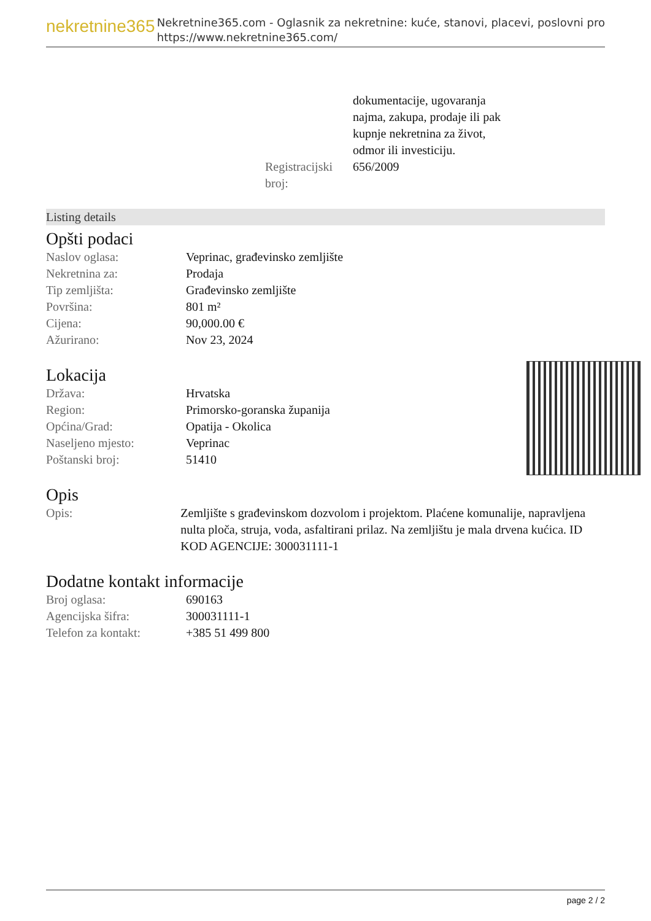nekretnine365
Nekretnine365.com - Oglasnik za nekretnine: kuće, stanovi, placevi, poslovni pro
https://www.nekretnine365.com/
| | dokumentacije, ugovaranja najma, zakupa, prodaje ili pak kupnje nekretnina za život, odmor ili investiciju. |
| Registracijski broj: | 656/2009 |
Listing details
Opšti podaci
| Naslov oglasa: | Veprinac, građevinsko zemljište |
| Nekretnina za: | Prodaja |
| Tip zemljišta: | Građevinsko zemljište |
| Površina: | 801 m² |
| Cijena: | 90,000.00 € |
| Ažurirano: | Nov 23, 2024 |
Lokacija
| Država: | Hrvatska |
| Region: | Primorsko-goranska županija |
| Općina/Grad: | Opatija - Okolica |
| Naseljeno mjesto: | Veprinac |
| Poštanski broj: | 51410 |
Opis
| Opis: | Zemljište s građevinskom dozvolom i projektom. Plaćene komunalije, napravljena nulta ploča, struja, voda, asfaltirani prilaz. Na zemljištu je mala drvena kućica. ID KOD AGENCIJE: 300031111-1 |
Dodatne kontakt informacije
| Broj oglasa: | 690163 |
| Agencijska šifra: | 300031111-1 |
| Telefon za kontakt: | +385 51 499 800 |
page 2 / 2